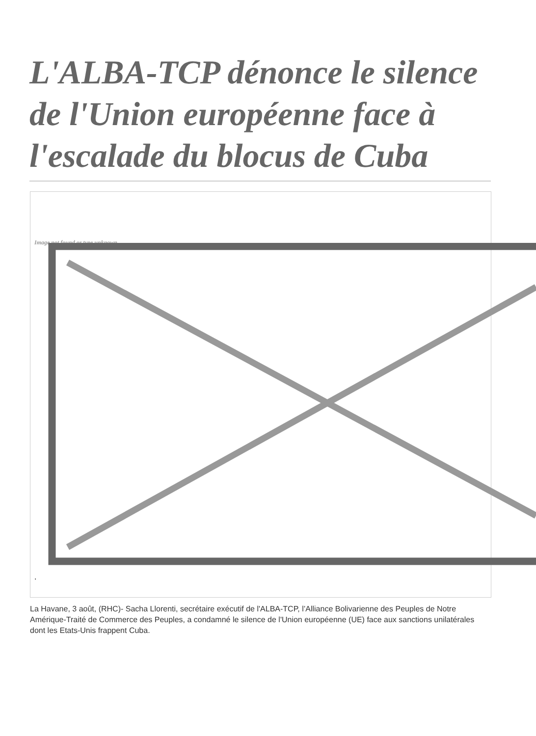L'ALBA-TCP dénonce le silence de l'Union européenne face à l'escalade du blocus de Cuba
Image not found or type unknown
.
La Havane, 3 août, (RHC)- Sacha Llorenti, secrétaire exécutif de l'ALBA-TCP, l’Alliance Bolivarienne des Peuples de Notre Amérique-Traité de Commerce des Peuples, a condamné le silence de l'Union européenne (UE) face aux sanctions unilatérales dont les Etats-Unis frappent Cuba.